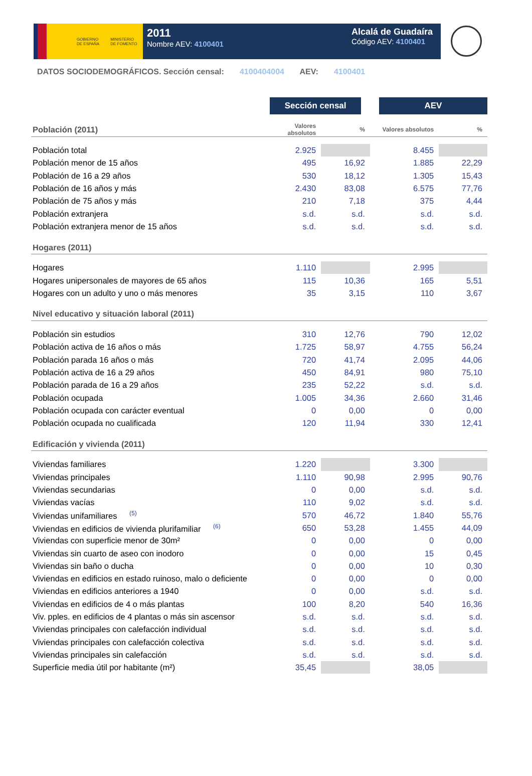GOBIERNO
DE ESPAÑA
MINISTERIO
DE FOMENTO
2011
Nombre AEV: 4100401
Alcalá de Guadaíra
Código AEV: 4100401
DATOS SOCIODEMOGRÁFICOS. Sección censal: 4100404004 AEV: 4100401
| | Sección censal | | AEV | |
| --- | --- | --- | --- | --- |
| Población (2011) | Valores absolutos | % | Valores absolutos | % |
| Población total | 2.925 | | 8.455 | |
| Población menor de 15 años | 495 | 16,92 | 1.885 | 22,29 |
| Población de 16 a 29 años | 530 | 18,12 | 1.305 | 15,43 |
| Población de 16 años y más | 2.430 | 83,08 | 6.575 | 77,76 |
| Población de 75 años y más | 210 | 7,18 | 375 | 4,44 |
| Población extranjera | s.d. | s.d. | s.d. | s.d. |
| Población extranjera menor de 15 años | s.d. | s.d. | s.d. | s.d. |
| Hogares (2011) | | | | |
| Hogares | 1.110 | | 2.995 | |
| Hogares unipersonales de mayores de 65 años | 115 | 10,36 | 165 | 5,51 |
| Hogares con un adulto y uno o más menores | 35 | 3,15 | 110 | 3,67 |
| Nivel educativo y situación laboral (2011) | | | | |
| Población sin estudios | 310 | 12,76 | 790 | 12,02 |
| Población activa de 16 años o más | 1.725 | 58,97 | 4.755 | 56,24 |
| Población parada 16 años o más | 720 | 41,74 | 2.095 | 44,06 |
| Población activa de 16 a 29 años | 450 | 84,91 | 980 | 75,10 |
| Población parada de 16 a 29 años | 235 | 52,22 | s.d. | s.d. |
| Población ocupada | 1.005 | 34,36 | 2.660 | 31,46 |
| Población ocupada con carácter eventual | 0 | 0,00 | 0 | 0,00 |
| Población ocupada no cualificada | 120 | 11,94 | 330 | 12,41 |
| Edificación y vivienda (2011) | | | | |
| Viviendas familiares | 1.220 | | 3.300 | |
| Viviendas principales | 1.110 | 90,98 | 2.995 | 90,76 |
| Viviendas secundarias | 0 | 0,00 | s.d. | s.d. |
| Viviendas vacías | 110 | 9,02 | s.d. | s.d. |
| Viviendas unifamiliares <sup>(5)</sup> | 570 | 46,72 | 1.840 | 55,76 |
| Viviendas en edificios de vivienda plurifamiliar <sup>(6)</sup> | 650 | 53,28 | 1.455 | 44,09 |
| Viviendas con superficie menor de 30m² | 0 | 0,00 | 0 | 0,00 |
| Viviendas sin cuarto de aseo con inodoro | 0 | 0,00 | 15 | 0,45 |
| Viviendas sin baño o ducha | 0 | 0,00 | 10 | 0,30 |
| Viviendas en edificios en estado ruinoso, malo o deficiente | 0 | 0,00 | 0 | 0,00 |
| Viviendas en edificios anteriores a 1940 | 0 | 0,00 | s.d. | s.d. |
| Viviendas en edificios de 4 o más plantas | 100 | 8,20 | 540 | 16,36 |
| Viv. pples. en edificios de 4 plantas o más sin ascensor | s.d. | s.d. | s.d. | s.d. |
| Viviendas principales con calefacción individual | s.d. | s.d. | s.d. | s.d. |
| Viviendas principales con calefacción colectiva | s.d. | s.d. | s.d. | s.d. |
| Viviendas principales sin calefacción | s.d. | s.d. | s.d. | s.d. |
| Superficie media útil por habitante (m²) | 35,45 | | 38,05 | |